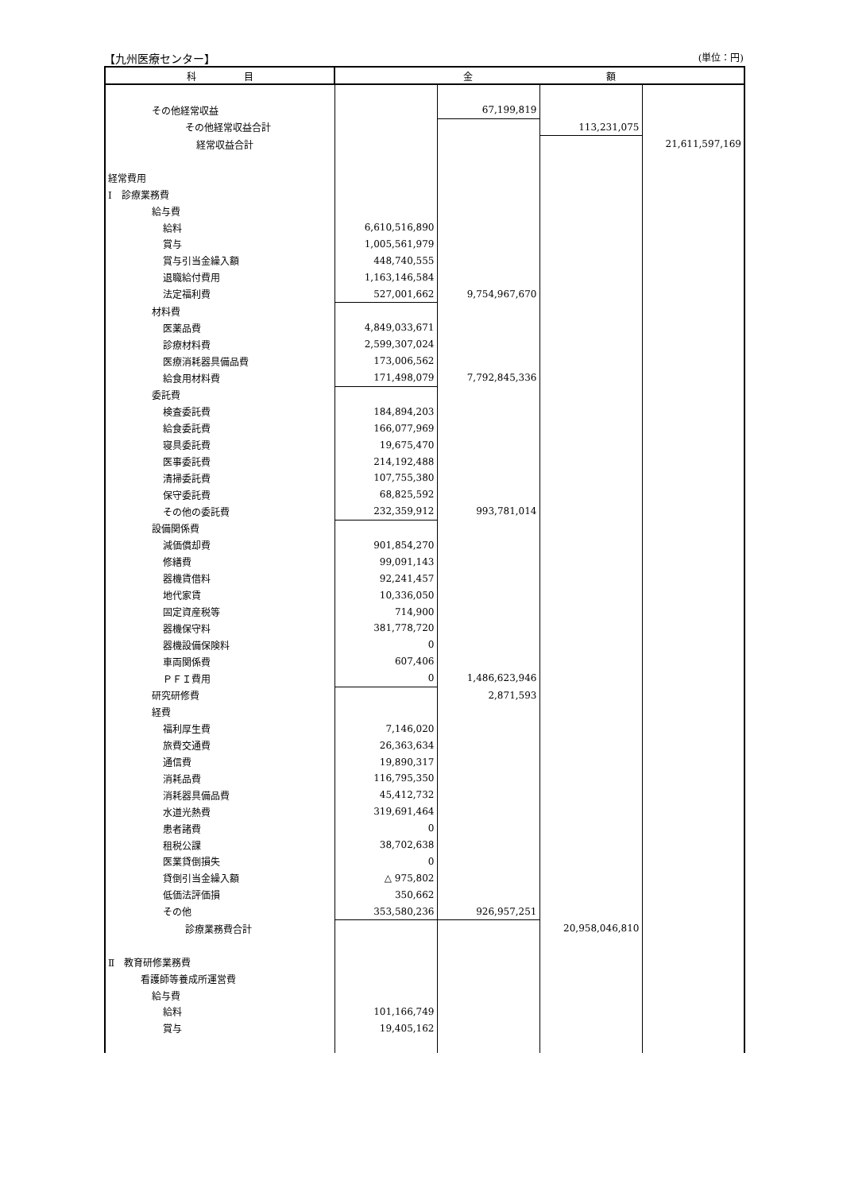【九州医療センター】 (単位：円)
| 科 目 | 金 額 | | | |
| --- | --- | --- | --- | --- |
| その他経常収益 | | 67,199,819 | | |
| その他経常収益合計 | | | 113,231,075 | |
| 経常収益合計 | | | | 21,611,597,169 |
| 経常費用 | | | | |
| Ⅰ 診療業務費 | | | | |
| 給与費 | | | | |
| 給料 | 6,610,516,890 | | | |
| 賞与 | 1,005,561,979 | | | |
| 賞与引当金繰入額 | 448,740,555 | | | |
| 退職給付費用 | 1,163,146,584 | | | |
| 法定福利費 | 527,001,662 | 9,754,967,670 | | |
| 材料費 | | | | |
| 医薬品費 | 4,849,033,671 | | | |
| 診療材料費 | 2,599,307,024 | | | |
| 医療消耗器具備品費 | 173,006,562 | | | |
| 給食用材料費 | 171,498,079 | 7,792,845,336 | | |
| 委託費 | | | | |
| 検査委託費 | 184,894,203 | | | |
| 給食委託費 | 166,077,969 | | | |
| 寝具委託費 | 19,675,470 | | | |
| 医事委託費 | 214,192,488 | | | |
| 清掃委託費 | 107,755,380 | | | |
| 保守委託費 | 68,825,592 | | | |
| その他の委託費 | 232,359,912 | 993,781,014 | | |
| 設備関係費 | | | | |
| 減価償却費 | 901,854,270 | | | |
| 修繕費 | 99,091,143 | | | |
| 器機賃借料 | 92,241,457 | | | |
| 地代家賃 | 10,336,050 | | | |
| 固定資産税等 | 714,900 | | | |
| 器機保守料 | 381,778,720 | | | |
| 器機設備保険料 | 0 | | | |
| 車両関係費 | 607,406 | | | |
| ＰＦＩ費用 | 0 | 1,486,623,946 | | |
| 研究研修費 | | 2,871,593 | | |
| 経費 | | | | |
| 福利厚生費 | 7,146,020 | | | |
| 旅費交通費 | 26,363,634 | | | |
| 通信費 | 19,890,317 | | | |
| 消耗品費 | 116,795,350 | | | |
| 消耗器具備品費 | 45,412,732 | | | |
| 水道光熱費 | 319,691,464 | | | |
| 患者諸費 | 0 | | | |
| 租税公課 | 38,702,638 | | | |
| 医業貸倒損失 | 0 | | | |
| 貸倒引当金繰入額 | △ 975,802 | | | |
| 低価法評価損 | 350,662 | | | |
| その他 | 353,580,236 | 926,957,251 | | |
| 診療業務費合計 | | | 20,958,046,810 | |
| Ⅱ 教育研修業務費 | | | | |
| 看護師等養成所運営費 | | | | |
| 給与費 | | | | |
| 給料 | 101,166,749 | | | |
| 賞与 | 19,405,162 | | | |